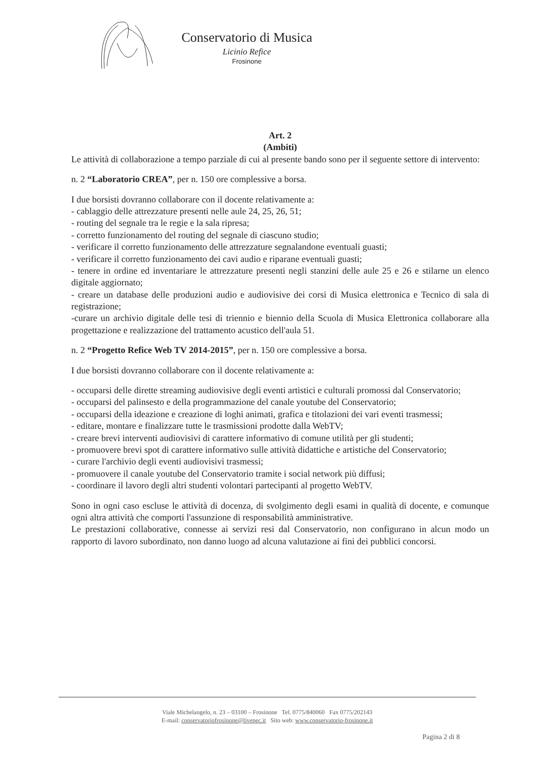Conservatorio di Musica
Licinio Refice
Frosinone
Art. 2
(Ambiti)
Le attività di collaborazione a tempo parziale di cui al presente bando sono per il seguente settore di intervento:
n. 2 “Laboratorio CREA”, per n. 150 ore complessive a borsa.
I due borsisti dovranno collaborare con il docente relativamente a:
- cablaggio delle attrezzature presenti nelle aule 24, 25, 26, 51;
- routing del segnale tra le regie e la sala ripresa;
- corretto funzionamento del routing del segnale di ciascuno studio;
- verificare il corretto funzionamento delle attrezzature segnalandone eventuali guasti;
- verificare il corretto funzionamento dei cavi audio e riparane eventuali guasti;
- tenere in ordine ed inventariare le attrezzature presenti negli stanzini delle aule 25 e 26 e stilarne un elenco digitale aggiornato;
- creare un database delle produzioni audio e audiovisive dei corsi di Musica elettronica e Tecnico di sala di registrazione;
-curare un archivio digitale delle tesi di triennio e biennio della Scuola di Musica Elettronica collaborare alla progettazione e realizzazione del trattamento acustico dell'aula 51.
n. 2 “Progetto Refice Web TV 2014-2015”, per n. 150 ore complessive a borsa.
I due borsisti dovranno collaborare con il docente relativamente a:
- occuparsi delle dirette streaming audiovisive degli eventi artistici e culturali promossi dal Conservatorio;
- occuparsi del palinsesto e della programmazione del canale youtube del Conservatorio;
- occuparsi della ideazione e creazione di loghi animati, grafica e titolazioni dei vari eventi trasmessi;
- editare, montare e finalizzare tutte le trasmissioni prodotte dalla WebTV;
- creare brevi interventi audiovisivi di carattere informativo di comune utilità per gli studenti;
- promuovere brevi spot di carattere informativo sulle attività didattiche e artistiche del Conservatorio;
- curare l'archivio degli eventi audiovisivi trasmessi;
- promuovere il canale youtube del Conservatorio tramite i social network più diffusi;
- coordinare il lavoro degli altri studenti volontari partecipanti al progetto WebTV.
Sono in ogni caso escluse le attività di docenza, di svolgimento degli esami in qualità di docente, e comunque ogni altra attività che comporti l'assunzione di responsabilità amministrative.
Le prestazioni collaborative, connesse ai servizi resi dal Conservatorio, non configurano in alcun modo un rapporto di lavoro subordinato, non danno luogo ad alcuna valutazione ai fini dei pubblici concorsi.
Viale Michelangelo, n. 23 – 03100 – Frosinone Tel. 0775/840060 Fax 0775/202143
E-mail: conservatoriofrosinone@livepec.it Sito web: www.conservatorio-frosinone.it
Pagina 2 di 8